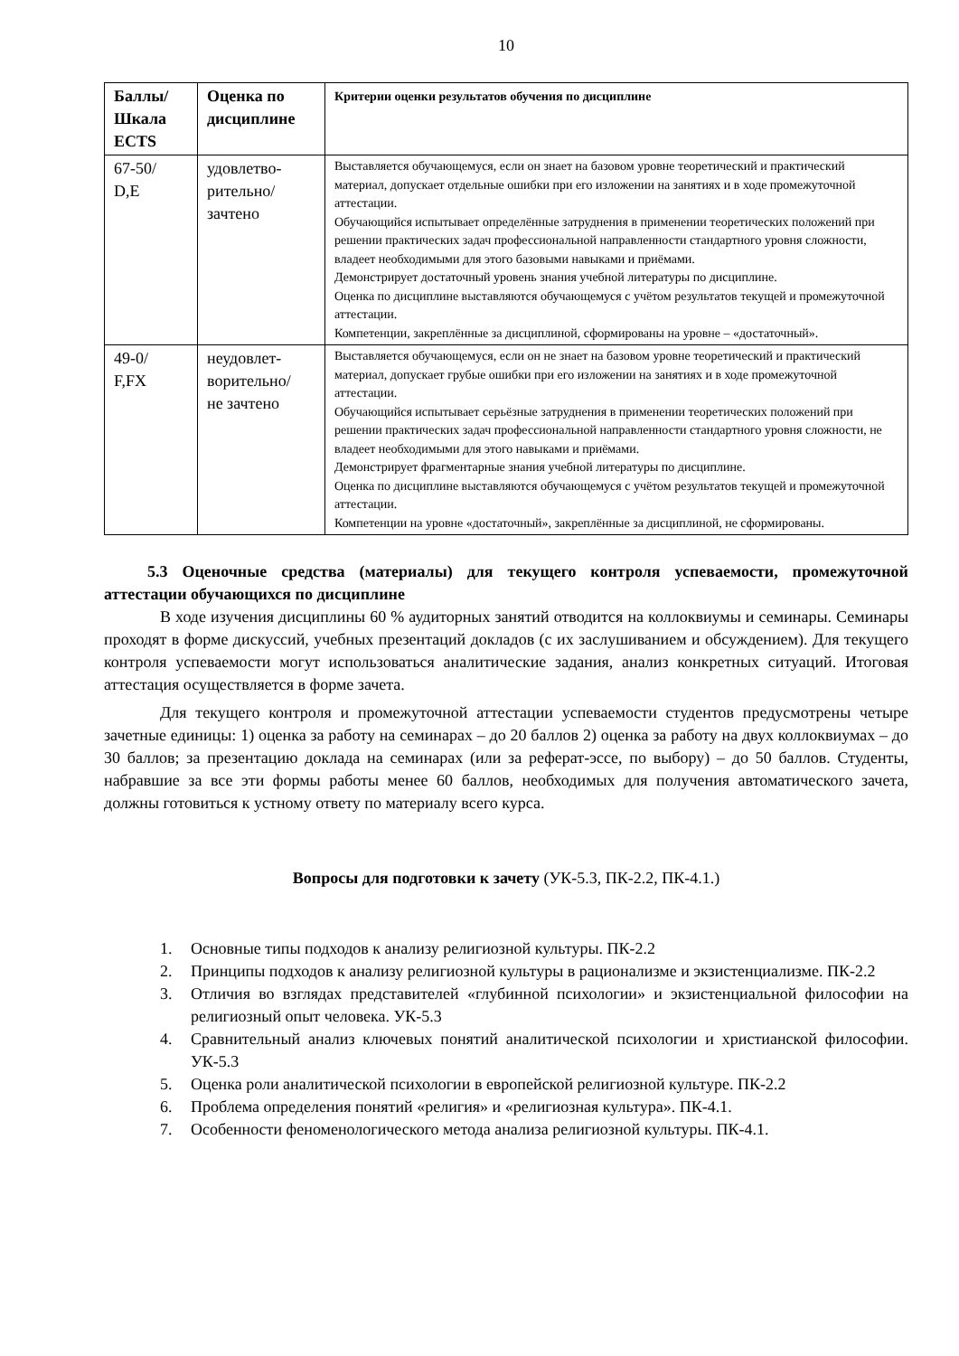10
| Баллы/ Шкала ECTS | Оценка по дисциплине | Критерии оценки результатов обучения по дисциплине |
| --- | --- | --- |
| 67-50/ D,E | удовлетво- рительно/ зачтено | Выставляется обучающемуся, если он знает на базовом уровне теоретический и практический материал, допускает отдельные ошибки при его изложении на занятиях и в ходе промежуточной аттестации. Обучающийся испытывает определённые затруднения в применении теоретических положений при решении практических задач профессиональной направленности стандартного уровня сложности, владеет необходимыми для этого базовыми навыками и приёмами. Демонстрирует достаточный уровень знания учебной литературы по дисциплине. Оценка по дисциплине выставляются обучающемуся с учётом результатов текущей и промежуточной аттестации. Компетенции, закреплённые за дисциплиной, сформированы на уровне – «достаточный». |
| 49-0/ F,FX | неудовлет- ворительно/ не зачтено | Выставляется обучающемуся, если он не знает на базовом уровне теоретический и практический материал, допускает грубые ошибки при его изложении на занятиях и в ходе промежуточной аттестации. Обучающийся испытывает серьёзные затруднения в применении теоретических положений при решении практических задач профессиональной направленности стандартного уровня сложности, не владеет необходимыми для этого навыками и приёмами. Демонстрирует фрагментарные знания учебной литературы по дисциплине. Оценка по дисциплине выставляются обучающемуся с учётом результатов текущей и промежуточной аттестации. Компетенции на уровне «достаточный», закреплённые за дисциплиной, не сформированы. |
5.3 Оценочные средства (материалы) для текущего контроля успеваемости, промежуточной аттестации обучающихся по дисциплине
В ходе изучения дисциплины 60 % аудиторных занятий отводится на коллоквиумы и семинары. Семинары проходят в форме дискуссий, учебных презентаций докладов (с их заслушиванием и обсуждением). Для текущего контроля успеваемости могут использоваться аналитические задания, анализ конкретных ситуаций. Итоговая аттестация осуществляется в форме зачета.
Для текущего контроля и промежуточной аттестации успеваемости студентов предусмотрены четыре зачетные единицы: 1) оценка за работу на семинарах – до 20 баллов 2) оценка за работу на двух коллоквиумах – до 30 баллов; за презентацию доклада на семинарах (или за реферат-эссе, по выбору) – до 50 баллов. Студенты, набравшие за все эти формы работы менее 60 баллов, необходимых для получения автоматического зачета, должны готовиться к устному ответу по материалу всего курса.
Вопросы для подготовки к зачету (УК-5.3, ПК-2.2, ПК-4.1.)
1. Основные типы подходов к анализу религиозной культуры. ПК-2.2
2. Принципы подходов к анализу религиозной культуры в рационализме и экзистенциализме. ПК-2.2
3. Отличия во взглядах представителей «глубинной психологии» и экзистенциальной философии на религиозный опыт человека. УК-5.3
4. Сравнительный анализ ключевых понятий аналитической психологии и христианской философии. УК-5.3
5. Оценка роли аналитической психологии в европейской религиозной культуре. ПК-2.2
6. Проблема определения понятий «религия» и «религиозная культура». ПК-4.1.
7. Особенности феноменологического метода анализа религиозной культуры. ПК-4.1.